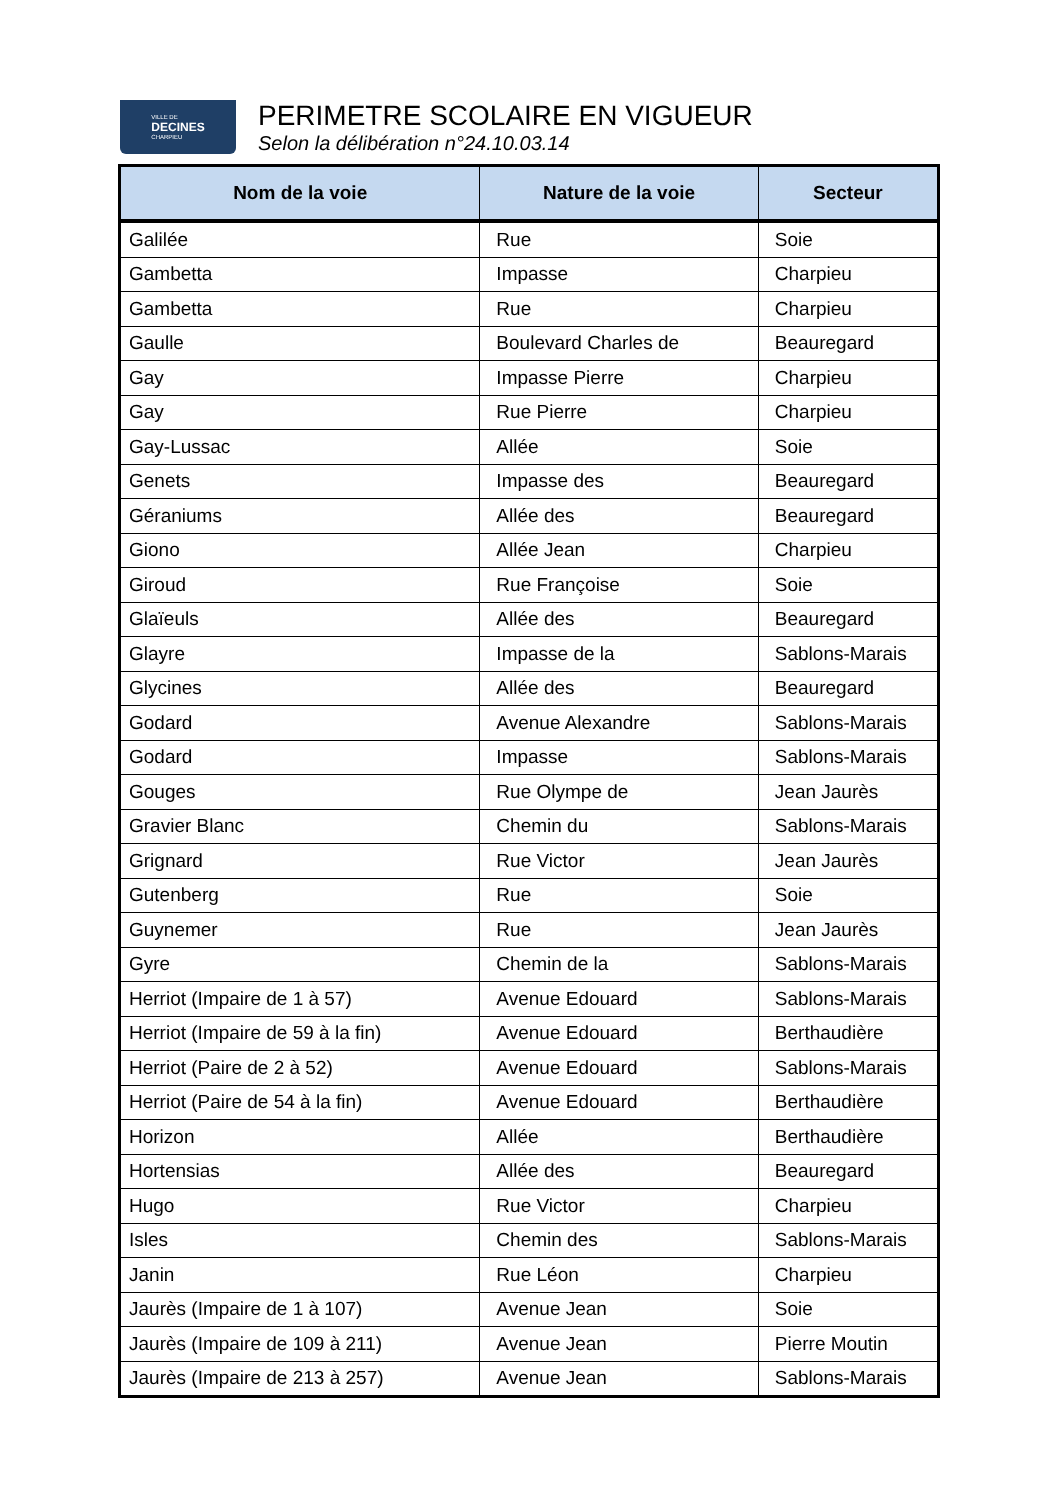VILLE DE
DECINES
CHARPIEU
PERIMETRE SCOLAIRE EN VIGUEUR
Selon la délibération n°24.10.03.14
| Nom de la voie | Nature de la voie | Secteur |
| --- | --- | --- |
| Galilée | Rue | Soie |
| Gambetta | Impasse | Charpieu |
| Gambetta | Rue | Charpieu |
| Gaulle | Boulevard Charles de | Beauregard |
| Gay | Impasse Pierre | Charpieu |
| Gay | Rue Pierre | Charpieu |
| Gay-Lussac | Allée | Soie |
| Genets | Impasse des | Beauregard |
| Géraniums | Allée des | Beauregard |
| Giono | Allée Jean | Charpieu |
| Giroud | Rue Françoise | Soie |
| Glaïeuls | Allée des | Beauregard |
| Glayre | Impasse de la | Sablons-Marais |
| Glycines | Allée des | Beauregard |
| Godard | Avenue Alexandre | Sablons-Marais |
| Godard | Impasse | Sablons-Marais |
| Gouges | Rue Olympe de | Jean Jaurès |
| Gravier Blanc | Chemin du | Sablons-Marais |
| Grignard | Rue Victor | Jean Jaurès |
| Gutenberg | Rue | Soie |
| Guynemer | Rue | Jean Jaurès |
| Gyre | Chemin de la | Sablons-Marais |
| Herriot (Impaire de 1 à 57) | Avenue Edouard | Sablons-Marais |
| Herriot (Impaire de 59 à la fin) | Avenue Edouard | Berthaudière |
| Herriot (Paire de 2 à 52) | Avenue Edouard | Sablons-Marais |
| Herriot (Paire de 54 à la fin) | Avenue Edouard | Berthaudière |
| Horizon | Allée | Berthaudière |
| Hortensias | Allée des | Beauregard |
| Hugo | Rue Victor | Charpieu |
| Isles | Chemin des | Sablons-Marais |
| Janin | Rue Léon | Charpieu |
| Jaurès (Impaire de 1 à 107) | Avenue Jean | Soie |
| Jaurès (Impaire de 109 à 211) | Avenue Jean | Pierre Moutin |
| Jaurès (Impaire de 213 à 257) | Avenue Jean | Sablons-Marais |